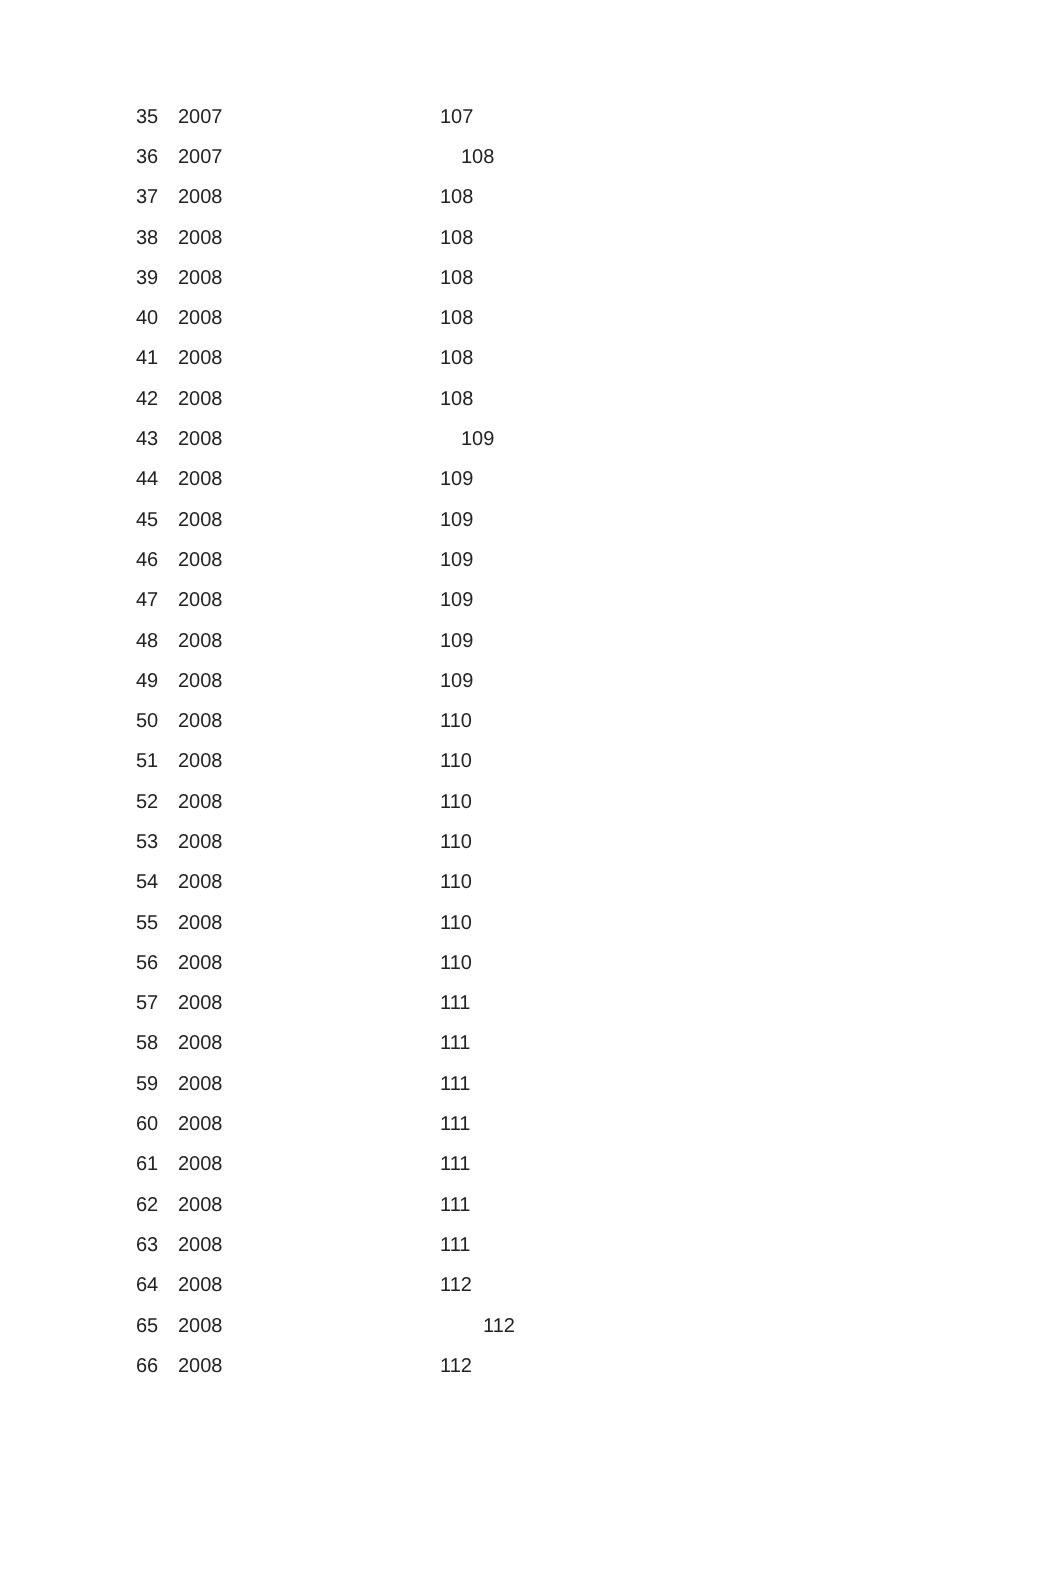| 35 | 2007 | 107 |
| 36 | 2007 | 108 |
| 37 | 2008 | 108 |
| 38 | 2008 | 108 |
| 39 | 2008 | 108 |
| 40 | 2008 | 108 |
| 41 | 2008 | 108 |
| 42 | 2008 | 108 |
| 43 | 2008 | 109 |
| 44 | 2008 | 109 |
| 45 | 2008 | 109 |
| 46 | 2008 | 109 |
| 47 | 2008 | 109 |
| 48 | 2008 | 109 |
| 49 | 2008 | 109 |
| 50 | 2008 | 110 |
| 51 | 2008 | 110 |
| 52 | 2008 | 110 |
| 53 | 2008 | 110 |
| 54 | 2008 | 110 |
| 55 | 2008 | 110 |
| 56 | 2008 | 110 |
| 57 | 2008 | 111 |
| 58 | 2008 | 111 |
| 59 | 2008 | 111 |
| 60 | 2008 | 111 |
| 61 | 2008 | 111 |
| 62 | 2008 | 111 |
| 63 | 2008 | 111 |
| 64 | 2008 | 112 |
| 65 | 2008 | 112 |
| 66 | 2008 | 112 |